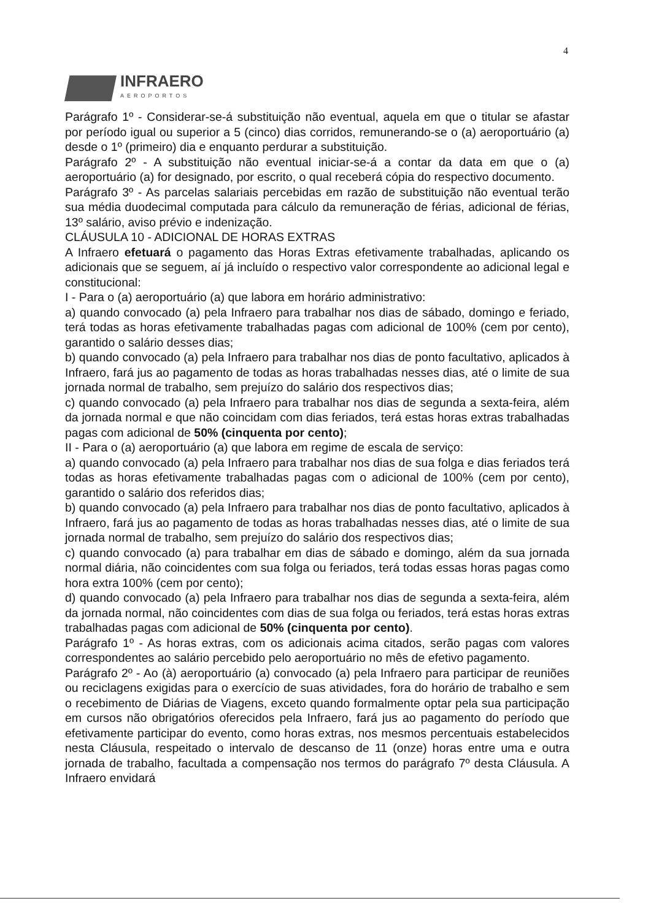4
INFRAERO
AEROPORTOS
Parágrafo 1º - Considerar-se-á substituição não eventual, aquela em que o titular se afastar por período igual ou superior a 5 (cinco) dias corridos, remunerando-se o (a) aeroportuário (a) desde o 1º (primeiro) dia e enquanto perdurar a substituição.
Parágrafo 2º - A substituição não eventual iniciar-se-á a contar da data em que o (a) aeroportuário (a) for designado, por escrito, o qual receberá cópia do respectivo documento.
Parágrafo 3º - As parcelas salariais percebidas em razão de substituição não eventual terão sua média duodecimal computada para cálculo da remuneração de férias, adicional de férias, 13º salário, aviso prévio e indenização.
CLÁUSULA 10 - ADICIONAL DE HORAS EXTRAS
A Infraero efetuará o pagamento das Horas Extras efetivamente trabalhadas, aplicando os adicionais que se seguem, aí já incluído o respectivo valor correspondente ao adicional legal e constitucional:
I - Para o (a) aeroportuário (a) que labora em horário administrativo:
a) quando convocado (a) pela Infraero para trabalhar nos dias de sábado, domingo e feriado, terá todas as horas efetivamente trabalhadas pagas com adicional de 100% (cem por cento), garantido o salário desses dias;
b) quando convocado (a) pela Infraero para trabalhar nos dias de ponto facultativo, aplicados à Infraero, fará jus ao pagamento de todas as horas trabalhadas nesses dias, até o limite de sua jornada normal de trabalho, sem prejuízo do salário dos respectivos dias;
c) quando convocado (a) pela Infraero para trabalhar nos dias de segunda a sexta-feira, além da jornada normal e que não coincidam com dias feriados, terá estas horas extras trabalhadas pagas com adicional de 50% (cinquenta por cento);
II - Para o (a) aeroportuário (a) que labora em regime de escala de serviço:
a) quando convocado (a) pela Infraero para trabalhar nos dias de sua folga e dias feriados terá todas as horas efetivamente trabalhadas pagas com o adicional de 100% (cem por cento), garantido o salário dos referidos dias;
b) quando convocado (a) pela Infraero para trabalhar nos dias de ponto facultativo, aplicados à Infraero, fará jus ao pagamento de todas as horas trabalhadas nesses dias, até o limite de sua jornada normal de trabalho, sem prejuízo do salário dos respectivos dias;
c) quando convocado (a) para trabalhar em dias de sábado e domingo, além da sua jornada normal diária, não coincidentes com sua folga ou feriados, terá todas essas horas pagas como hora extra 100% (cem por cento);
d) quando convocado (a) pela Infraero para trabalhar nos dias de segunda a sexta-feira, além da jornada normal, não coincidentes com dias de sua folga ou feriados, terá estas horas extras trabalhadas pagas com adicional de 50% (cinquenta por cento).
Parágrafo 1º - As horas extras, com os adicionais acima citados, serão pagas com valores correspondentes ao salário percebido pelo aeroportuário no mês de efetivo pagamento.
Parágrafo 2º - Ao (à) aeroportuário (a) convocado (a) pela Infraero para participar de reuniões ou reciclagens exigidas para o exercício de suas atividades, fora do horário de trabalho e sem o recebimento de Diárias de Viagens, exceto quando formalmente optar pela sua participação em cursos não obrigatórios oferecidos pela Infraero, fará jus ao pagamento do período que efetivamente participar do evento, como horas extras, nos mesmos percentuais estabelecidos nesta Cláusula, respeitado o intervalo de descanso de 11 (onze) horas entre uma e outra jornada de trabalho, facultada a compensação nos termos do parágrafo 7º desta Cláusula. A Infraero envidará